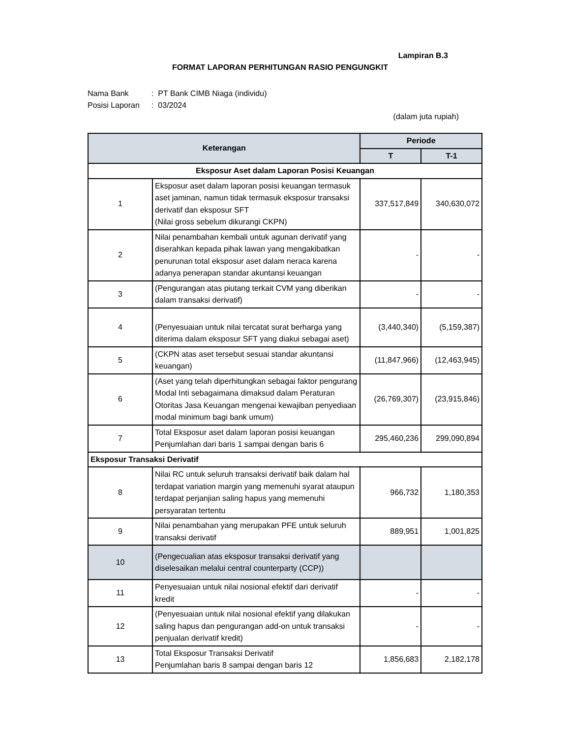Lampiran B.3
FORMAT LAPORAN PERHITUNGAN RASIO PENGUNGKIT
Nama Bank: PT Bank CIMB Niaga (individu)
Posisi Laporan: 03/2024
(dalam juta rupiah)
| Keterangan | | Periode | |
| --- | --- | --- | --- |
| | | T | T-1 |
| Eksposur Aset dalam Laporan Posisi Keuangan | | | |
| 1 | Eksposur aset dalam laporan posisi keuangan termasuk aset jaminan, namun tidak termasuk eksposur transaksi derivatif dan eksposur SFT (Nilai gross sebelum dikurangi CKPN) | 337,517,849 | 340,630,072 |
| 2 | Nilai penambahan kembali untuk agunan derivatif yang diserahkan kepada pihak lawan yang mengakibatkan penurunan total eksposur aset dalam neraca karena adanya penerapan standar akuntansi keuangan | - | - |
| 3 | (Pengurangan atas piutang terkait CVM yang diberikan dalam transaksi derivatif) | - | - |
| 4 | (Penyesuaian untuk nilai tercatat surat berharga yang diterima dalam eksposur SFT yang diakui sebagai aset) | (3,440,340) | (5,159,387) |
| 5 | (CKPN atas aset tersebut sesuai standar akuntansi keuangan) | (11,847,966) | (12,463,945) |
| 6 | (Aset yang telah diperhitungkan sebagai faktor pengurang Modal Inti sebagaimana dimaksud dalam Peraturan Otoritas Jasa Keuangan mengenai kewajiban penyediaan modal minimum bagi bank umum) | (26,769,307) | (23,915,846) |
| 7 | Total Eksposur aset dalam laporan posisi keuangan Penjumlahan dari baris 1 sampai dengan baris 6 | 295,460,236 | 299,090,894 |
| Eksposur Transaksi Derivatif | | | |
| 8 | Nilai RC untuk seluruh transaksi derivatif baik dalam hal terdapat variation margin yang memenuhi syarat ataupun terdapat perjanjian saling hapus yang memenuhi persyaratan tertentu | 966,732 | 1,180,353 |
| 9 | Nilai penambahan yang merupakan PFE untuk seluruh transaksi derivatif | 889,951 | 1,001,825 |
| 10 | (Pengecualian atas eksposur transaksi derivatif yang diselesaikan melalui central counterparty (CCP)) | | |
| 11 | Penyesuaian untuk nilai nosional efektif dari derivatif kredit | - | - |
| 12 | (Penyesuaian untuk nilai nosional efektif yang dilakukan saling hapus dan pengurangan add-on untuk transaksi penjualan derivatif kredit) | - | - |
| 13 | Total Eksposur Transaksi Derivatif Penjumlahan baris 8 sampai dengan baris 12 | 1,856,683 | 2,182,178 |